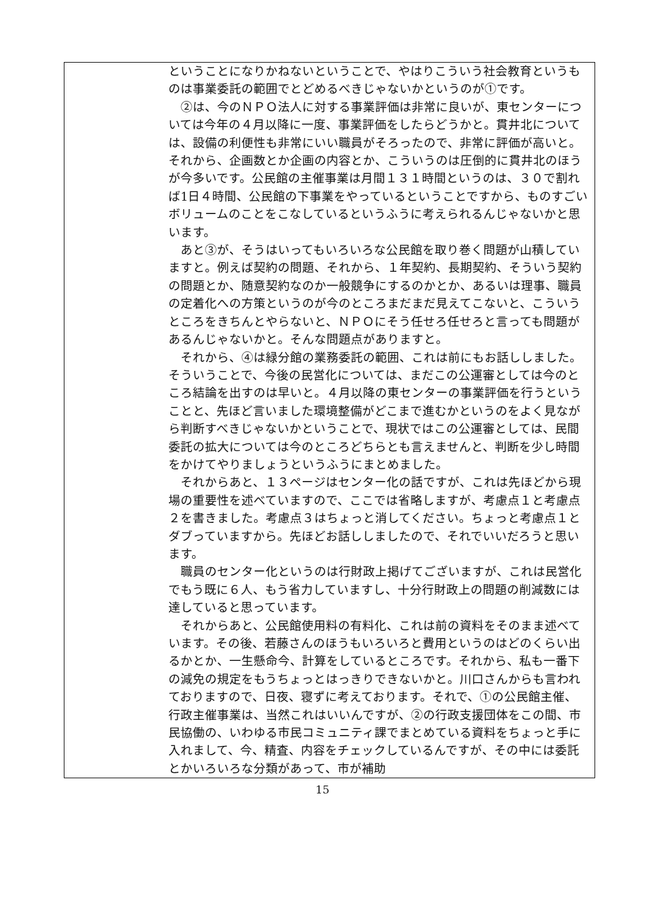| | ということになりかねないということで、やはりこういう社会教育というものは事業委託の範囲でとどめるべきじゃないかというのが①です。 ②は、今のＮＰＯ法人に対する事業評価は非常に良いが、東センターについては今年の４月以降に一度、事業評価をしたらどうかと。貫井北については、設備の利便性も非常にいい職員がそろったので、非常に評価が高いと。それから、企画数とか企画の内容とか、こういうのは圧倒的に貫井北のほうが今多いです。公民館の主催事業は月間１３１時間というのは、３０で割れば1日４時間、公民館の下事業をやっているということですから、ものすごいボリュームのことをこなしているというふうに考えられるんじゃないかと思います。 あと③が、そうはいってもいろいろな公民館を取り巻く問題が山積していますと。例えば契約の問題、それから、１年契約、長期契約、そういう契約の問題とか、随意契約なのか一般競争にするのかとか、あるいは理事、職員の定着化への方策というのが今のところまだまだ見えてこないと、こういうところをきちんとやらないと、ＮＰＯにそう任せろ任せろと言っても問題があるんじゃないかと。そんな問題点がありますと。 それから、④は緑分館の業務委託の範囲、これは前にもお話ししました。そういうことで、今後の民営化については、まだこの公運審としては今のところ結論を出すのは早いと。４月以降の東センターの事業評価を行うということと、先ほど言いました環境整備がどこまで進むかというのをよく見ながら判断すべきじゃないかということで、現状ではこの公運審としては、民間委託の拡大については今のところどちらとも言えませんと、判断を少し時間をかけてやりましょうというふうにまとめました。 それからあと、１３ページはセンター化の話ですが、これは先ほどから現場の重要性を述べていますので、ここでは省略しますが、考慮点１と考慮点２を書きました。考慮点３はちょっと消してください。ちょっと考慮点１とダブっていますから。先ほどお話ししましたので、それでいいだろうと思います。 職員のセンター化というのは行財政上掲げてございますが、これは民営化でもう既に６人、もう省力していますし、十分行財政上の問題の削減数には達していると思っています。 それからあと、公民館使用料の有料化、これは前の資料をそのまま述べています。その後、若藤さんのほうもいろいろと費用というのはどのくらい出るかとか、一生懸命今、計算をしているところです。それから、私も一番下の減免の規定をもうちょっとはっきりできないかと。川口さんからも言われておりますので、日夜、寝ずに考えております。それで、①の公民館主催、行政主催事業は、当然これはいいんですが、②の行政支援団体をこの間、市民協働の、いわゆる市民コミュニティ課でまとめている資料をちょっと手に入れまして、今、精査、内容をチェックしているんですが、その中には委託とかいろいろな分類があって、市が補助 |
15